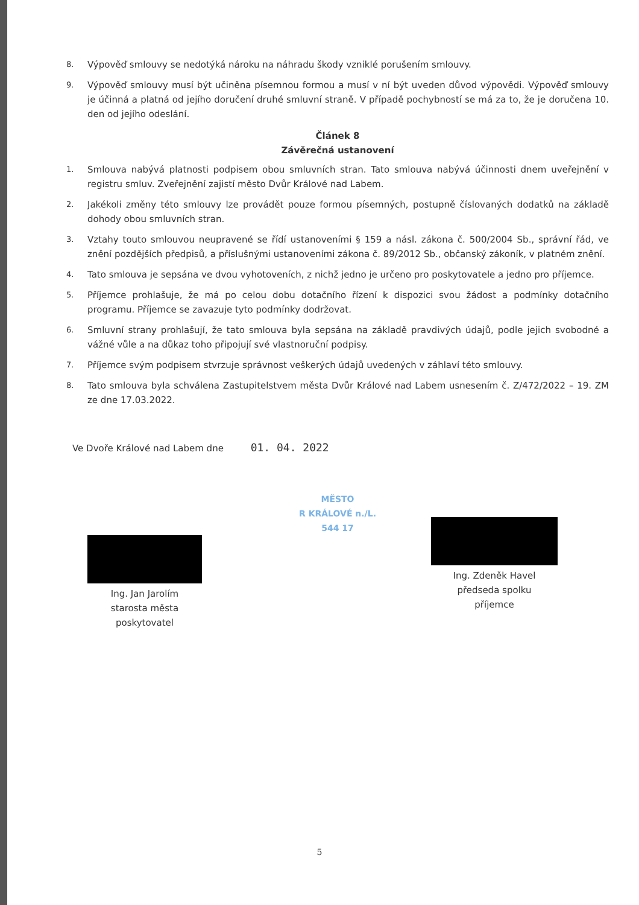8.
Výpověď smlouvy se nedotýká nároku na náhradu škody vzniklé porušením smlouvy.
9.
Výpověď smlouvy musí být učiněna písemnou formou a musí v ní být uveden důvod výpovědi. Výpověď smlouvy je účinná a platná od jejího doručení druhé smluvní straně. V případě pochybností se má za to, že je doručena 10. den od jejího odeslání.
Článek 8
Závěrečná ustanovení
1.
Smlouva nabývá platnosti podpisem obou smluvních stran. Tato smlouva nabývá účinnosti dnem uveřejnění v registru smluv. Zveřejnění zajistí město Dvůr Králové nad Labem.
2.
Jakékoli změny této smlouvy lze provádět pouze formou písemných, postupně číslovaných dodatků na základě dohody obou smluvních stran.
3.
Vztahy touto smlouvou neupravené se řídí ustanoveními § 159 a násl. zákona č. 500/2004 Sb., správní řád, ve znění pozdějších předpisů, a příslušnými ustanoveními zákona č. 89/2012 Sb., občanský zákoník, v platném znění.
4.
Tato smlouva je sepsána ve dvou vyhotoveních, z nichž jedno je určeno pro poskytovatele a jedno pro příjemce.
5.
Příjemce prohlašuje, že má po celou dobu dotačního řízení k dispozici svou žádost a podmínky dotačního programu. Příjemce se zavazuje tyto podmínky dodržovat.
6.
Smluvní strany prohlašují, že tato smlouva byla sepsána na základě pravdivých údajů, podle jejich svobodné a vážné vůle a na důkaz toho připojují své vlastnoruční podpisy.
7.
Příjemce svým podpisem stvrzuje správnost veškerých údajů uvedených v záhlaví této smlouvy.
8.
Tato smlouva byla schválena Zastupitelstvem města Dvůr Králové nad Labem usnesením č. Z/472/2022 – 19. ZM ze dne 17.03.2022.
Ve Dvoře Králové nad Labem dne 01. 04. 2022
MĚSTO
R KRÁLOVÉ n./L.
544 17
Ing. Jan Jarolím
starosta města
poskytovatel
Ing. Zdeněk Havel
předseda spolku
příjemce
5